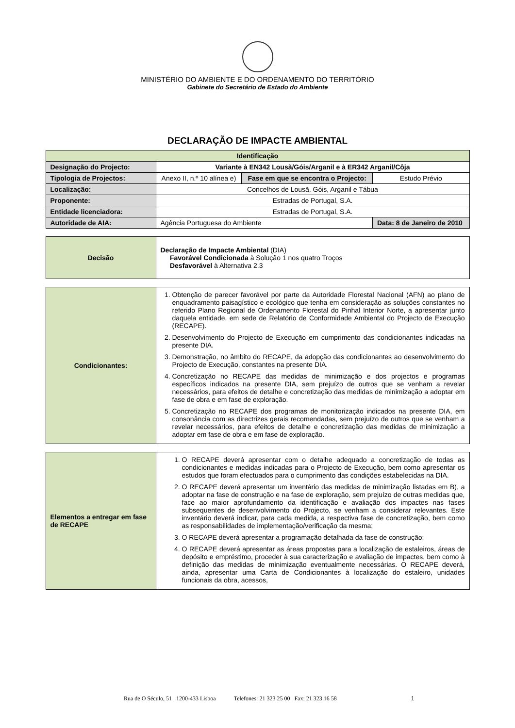MINISTÉRIO DO AMBIENTE E DO ORDENAMENTO DO TERRITÓRIO
Gabinete do Secretário de Estado do Ambiente
DECLARAÇÃO DE IMPACTE AMBIENTAL
| Identificação | | | |
| --- | --- | --- | --- |
| Designação do Projecto: | Variante à EN342 Lousã/Góis/Arganil e à ER342 Arganil/Côja | | |
| Tipologia de Projectos: | Anexo II, n.º 10 alínea e) | Fase em que se encontra o Projecto: | Estudo Prévio |
| Localização: | Concelhos de Lousã, Góis, Arganil e Tábua | | |
| Proponente: | Estradas de Portugal, S.A. | | |
| Entidade licenciadora: | Estradas de Portugal, S.A. | | |
| Autoridade de AIA: | Agência Portuguesa do Ambiente | | Data: 8 de Janeiro de 2010 |
| Decisão | Declaração de Impacte Ambiental (DIA) Favorável Condicionada à Solução 1 nos quatro Troços Desfavorável à Alternativa 2.3 |
| Condicionantes: | 1. Obtenção de parecer favorável por parte da Autoridade Florestal Nacional (AFN) ao plano de enquadramento paisagístico e ecológico que tenha em consideração as soluções constantes no referido Plano Regional de Ordenamento Florestal do Pinhal Interior Norte, a apresentar junto daquela entidade, em sede de Relatório de Conformidade Ambiental do Projecto de Execução (RECAPE). 2. Desenvolvimento do Projecto de Execução em cumprimento das condicionantes indicadas na presente DIA. 3. Demonstração, no âmbito do RECAPE, da adopção das condicionantes ao desenvolvimento do Projecto de Execução, constantes na presente DIA. 4. Concretização no RECAPE das medidas de minimização e dos projectos e programas específicos indicados na presente DIA, sem prejuízo de outros que se venham a revelar necessários, para efeitos de detalhe e concretização das medidas de minimização a adoptar em fase de obra e em fase de exploração. 5. Concretização no RECAPE dos programas de monitorização indicados na presente DIA, em consonância com as directrizes gerais recomendadas, sem prejuízo de outros que se venham a revelar necessários, para efeitos de detalhe e concretização das medidas de minimização a adoptar em fase de obra e em fase de exploração. |
| Elementos a entregar em fase de RECAPE | 1. O RECAPE deverá apresentar com o detalhe adequado a concretização de todas as condicionantes e medidas indicadas para o Projecto de Execução, bem como apresentar os estudos que foram efectuados para o cumprimento das condições estabelecidas na DIA. 2. O RECAPE deverá apresentar um inventário das medidas de minimização listadas em B), a adoptar na fase de construção e na fase de exploração, sem prejuízo de outras medidas que, face ao maior aprofundamento da identificação e avaliação dos impactes nas fases subsequentes de desenvolvimento do Projecto, se venham a considerar relevantes. Este inventário deverá indicar, para cada medida, a respectiva fase de concretização, bem como as responsabilidades de implementação/verificação da mesma; 3. O RECAPE deverá apresentar a programação detalhada da fase de construção; 4. O RECAPE deverá apresentar as áreas propostas para a localização de estaleiros, áreas de depósito e empréstimo, proceder à sua caracterização e avaliação de impactes, bem como à definição das medidas de minimização eventualmente necessárias. O RECAPE deverá, ainda, apresentar uma Carta de Condicionantes à localização do estaleiro, unidades funcionais da obra, acessos, |
Rua de O Século, 51 1200-433 Lisboa Telefones: 21 323 25 00 Fax: 21 323 16 58 1